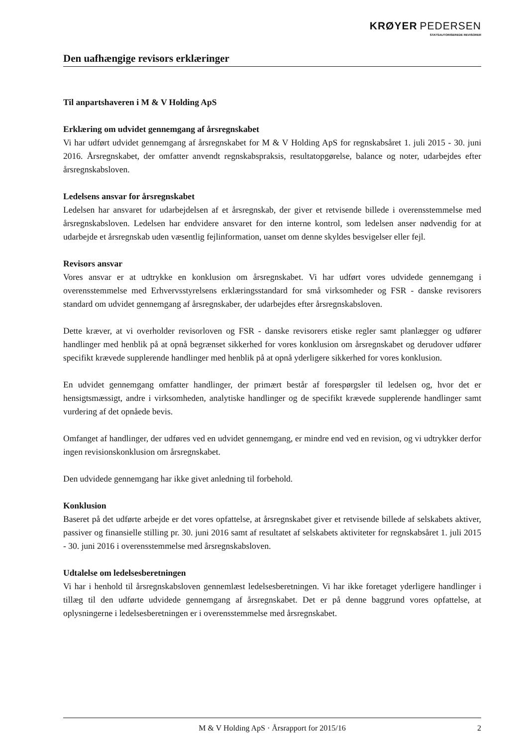KRØYER PEDERSEN
STATSAUTORISEREDE REVISORER
Den uafhængige revisors erklæringer
Til anpartshaveren i M & V Holding ApS
Erklæring om udvidet gennemgang af årsregnskabet
Vi har udført udvidet gennemgang af årsregnskabet for M & V Holding ApS for regnskabsåret 1. juli 2015 - 30. juni 2016. Årsregnskabet, der omfatter anvendt regnskabspraksis, resultatopgørelse, balance og noter, udarbejdes efter årsregnskabsloven.
Ledelsens ansvar for årsregnskabet
Ledelsen har ansvaret for udarbejdelsen af et årsregnskab, der giver et retvisende billede i overensstemmelse med årsregnskabsloven. Ledelsen har endvidere ansvaret for den interne kontrol, som ledelsen anser nødvendig for at udarbejde et årsregnskab uden væsentlig fejlinformation, uanset om denne skyldes besvigelser eller fejl.
Revisors ansvar
Vores ansvar er at udtrykke en konklusion om årsregnskabet. Vi har udført vores udvidede gennemgang i overensstemmelse med Erhvervsstyrelsens erklæringsstandard for små virksomheder og FSR - danske revisorers standard om udvidet gennemgang af årsregnskaber, der udarbejdes efter årsregnskabsloven.
Dette kræver, at vi overholder revisorloven og FSR - danske revisorers etiske regler samt planlægger og udfører handlinger med henblik på at opnå begrænset sikkerhed for vores konklusion om årsregnskabet og derudover udfører specifikt krævede supplerende handlinger med henblik på at opnå yderligere sikkerhed for vores konklusion.
En udvidet gennemgang omfatter handlinger, der primært består af forespørgsler til ledelsen og, hvor det er hensigtsmæssigt, andre i virksomheden, analytiske handlinger og de specifikt krævede supplerende handlinger samt vurdering af det opnåede bevis.
Omfanget af handlinger, der udføres ved en udvidet gennemgang, er mindre end ved en revision, og vi udtrykker derfor ingen revisionskonklusion om årsregnskabet.
Den udvidede gennemgang har ikke givet anledning til forbehold.
Konklusion
Baseret på det udførte arbejde er det vores opfattelse, at årsregnskabet giver et retvisende billede af selskabets aktiver, passiver og finansielle stilling pr. 30. juni 2016 samt af resultatet af selskabets aktiviteter for regnskabsåret 1. juli 2015 - 30. juni 2016 i overensstemmelse med årsregnskabsloven.
Udtalelse om ledelsesberetningen
Vi har i henhold til årsregnskabsloven gennemlæst ledelsesberetningen. Vi har ikke foretaget yderligere handlinger i tillæg til den udførte udvidede gennemgang af årsregnskabet. Det er på denne baggrund vores opfattelse, at oplysningerne i ledelsesberetningen er i overensstemmelse med årsregnskabet.
M & V Holding ApS · Årsrapport for 2015/16 2